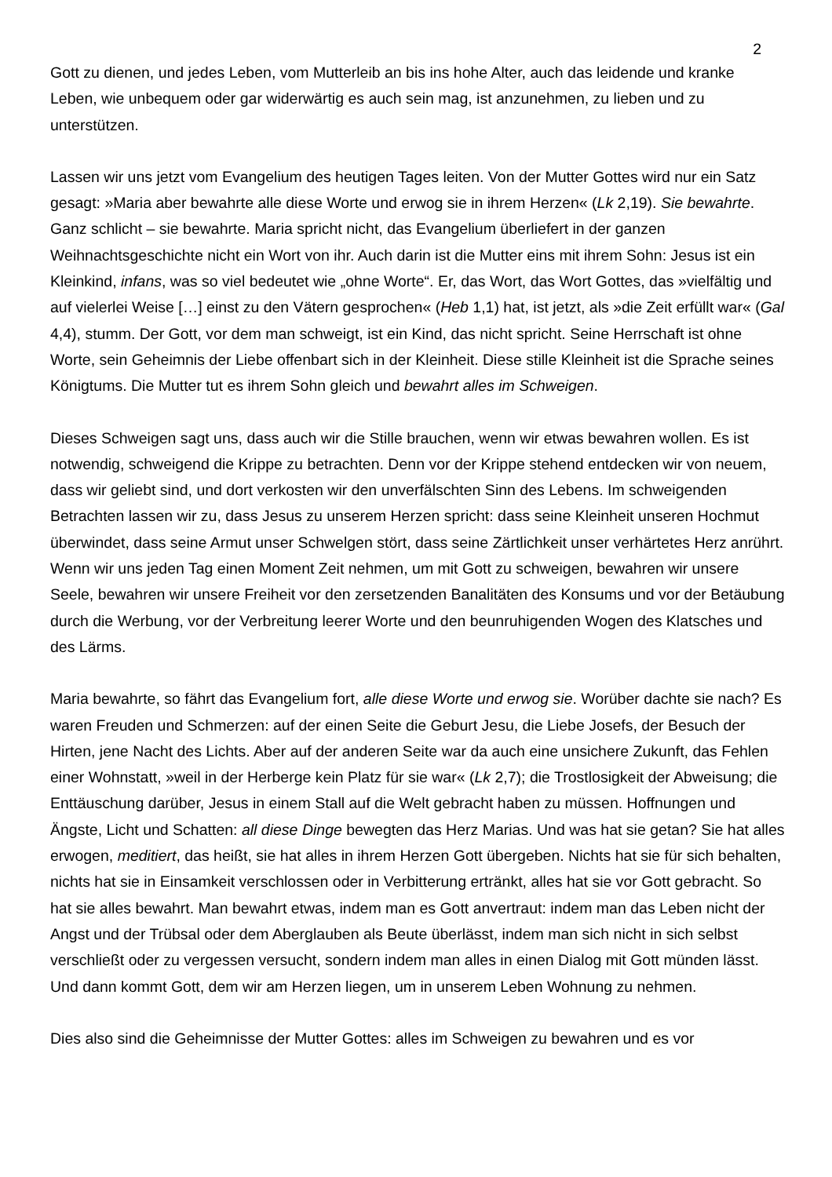2
Gott zu dienen, und jedes Leben, vom Mutterleib an bis ins hohe Alter, auch das leidende und kranke Leben, wie unbequem oder gar widerwärtig es auch sein mag, ist anzunehmen, zu lieben und zu unterstützen.
Lassen wir uns jetzt vom Evangelium des heutigen Tages leiten. Von der Mutter Gottes wird nur ein Satz gesagt: »Maria aber bewahrte alle diese Worte und erwog sie in ihrem Herzen« (Lk 2,19). Sie bewahrte. Ganz schlicht – sie bewahrte. Maria spricht nicht, das Evangelium überliefert in der ganzen Weihnachtsgeschichte nicht ein Wort von ihr. Auch darin ist die Mutter eins mit ihrem Sohn: Jesus ist ein Kleinkind, infans, was so viel bedeutet wie „ohne Worte“. Er, das Wort, das Wort Gottes, das »vielfältig und auf vielerlei Weise […] einst zu den Vätern gesprochen« (Heb 1,1) hat, ist jetzt, als »die Zeit erfüllt war« (Gal 4,4), stumm. Der Gott, vor dem man schweigt, ist ein Kind, das nicht spricht. Seine Herrschaft ist ohne Worte, sein Geheimnis der Liebe offenbart sich in der Kleinheit. Diese stille Kleinheit ist die Sprache seines Königtums. Die Mutter tut es ihrem Sohn gleich und bewahrt alles im Schweigen.
Dieses Schweigen sagt uns, dass auch wir die Stille brauchen, wenn wir etwas bewahren wollen. Es ist notwendig, schweigend die Krippe zu betrachten. Denn vor der Krippe stehend entdecken wir von neuem, dass wir geliebt sind, und dort verkosten wir den unverfälschten Sinn des Lebens. Im schweigenden Betrachten lassen wir zu, dass Jesus zu unserem Herzen spricht: dass seine Kleinheit unseren Hochmut überwindet, dass seine Armut unser Schwelgen stört, dass seine Zärtlichkeit unser verhärtetes Herz anrührt. Wenn wir uns jeden Tag einen Moment Zeit nehmen, um mit Gott zu schweigen, bewahren wir unsere Seele, bewahren wir unsere Freiheit vor den zersetzenden Banalitäten des Konsums und vor der Betäubung durch die Werbung, vor der Verbreitung leerer Worte und den beunruhigenden Wogen des Klatsches und des Lärms.
Maria bewahrte, so fährt das Evangelium fort, alle diese Worte und erwog sie. Worüber dachte sie nach? Es waren Freuden und Schmerzen: auf der einen Seite die Geburt Jesu, die Liebe Josefs, der Besuch der Hirten, jene Nacht des Lichts. Aber auf der anderen Seite war da auch eine unsichere Zukunft, das Fehlen einer Wohnstatt, »weil in der Herberge kein Platz für sie war« (Lk 2,7); die Trostlosigkeit der Abweisung; die Enttäuschung darüber, Jesus in einem Stall auf die Welt gebracht haben zu müssen. Hoffnungen und Ängste, Licht und Schatten: all diese Dinge bewegten das Herz Marias. Und was hat sie getan? Sie hat alles erwogen, meditiert, das heißt, sie hat alles in ihrem Herzen Gott übergeben. Nichts hat sie für sich behalten, nichts hat sie in Einsamkeit verschlossen oder in Verbitterung ertränkt, alles hat sie vor Gott gebracht. So hat sie alles bewahrt. Man bewahrt etwas, indem man es Gott anvertraut: indem man das Leben nicht der Angst und der Trübsal oder dem Aberglauben als Beute überlässt, indem man sich nicht in sich selbst verschließt oder zu vergessen versucht, sondern indem man alles in einen Dialog mit Gott münden lässt. Und dann kommt Gott, dem wir am Herzen liegen, um in unserem Leben Wohnung zu nehmen.
Dies also sind die Geheimnisse der Mutter Gottes: alles im Schweigen zu bewahren und es vor